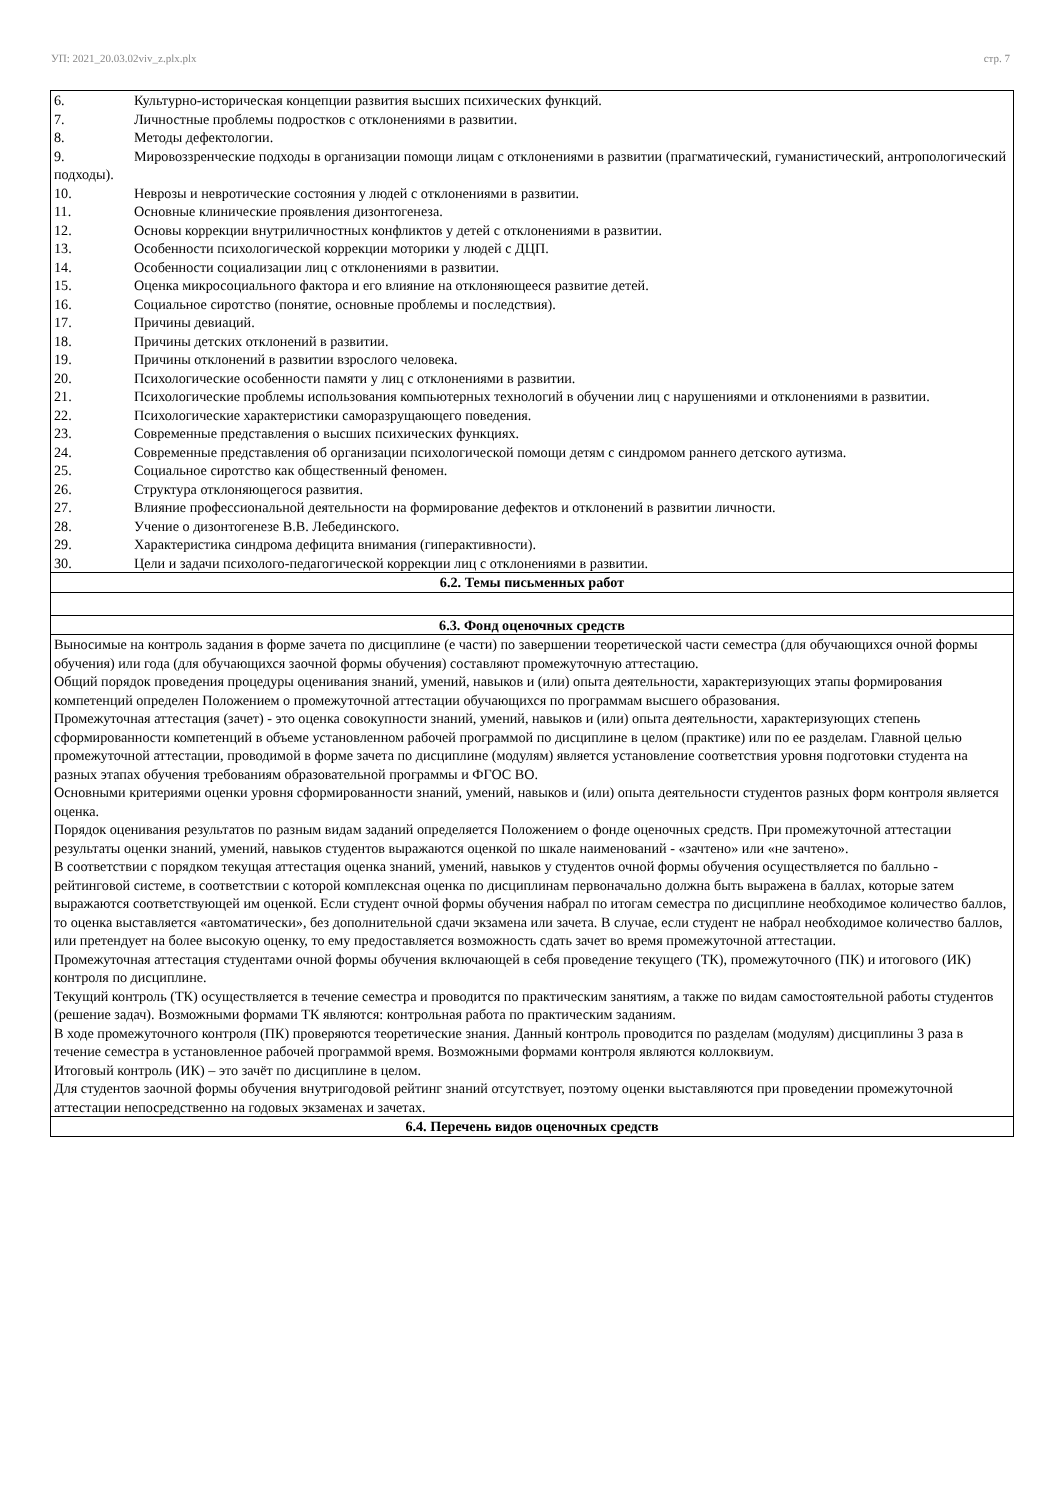УП: 2021_20.03.02viv_z.plx.plx стр. 7
| 6. Культурно-историческая концепции развития высших психических функций. 7. Личностные проблемы подростков с отклонениями в развитии. 8. Методы дефектологии. 9. Мировоззренческие подходы в организации помощи лицам с отклонениями в развитии (прагматический, гуманистический, антропологический подходы). 10. Неврозы и невротические состояния у людей с отклонениями в развитии. 11. Основные клинические проявления дизонтогенеза. 12. Основы коррекции внутриличностных конфликтов у детей с отклонениями в развитии. 13. Особенности психологической коррекции моторики у людей с ДЦП. 14. Особенности социализации лиц с отклонениями в развитии. 15. Оценка микросоциального фактора и его влияние на отклоняющееся развитие детей. 16. Социальное сиротство (понятие, основные проблемы и последствия). 17. Причины девиаций. 18. Причины детских отклонений в развитии. 19. Причины отклонений в развитии взрослого человека. 20. Психологические особенности памяти у лиц с отклонениями в развитии. 21. Психологические проблемы использования компьютерных технологий в обучении лиц с нарушениями и отклонениями в развитии. 22. Психологические характеристики саморазрущающего поведения. 23. Современные представления о высших психических функциях. 24. Современные представления об организации психологической помощи детям с синдромом раннего детского аутизма. 25. Социальное сиротство как общественный феномен. 26. Структура отклоняющегося развития. 27. Влияние профессиональной деятельности на формирование дефектов и отклонений в развитии личности. 28. Учение о дизонтогенезе В.В. Лебединского. 29. Характеристика синдрома дефицита внимания (гиперактивности). 30. Цели и задачи психолого-педагогической коррекции лиц с отклонениями в развитии. |
| 6.2. Темы письменных работ |
| 6.3. Фонд оценочных средств |
| Выносимые на контроль задания в форме зачета по дисциплине (е части) по завершении теоретической части семестра (для обучающихся очной формы обучения) или года (для обучающихся заочной формы обучения) составляют промежуточную аттестацию. Общий порядок проведения процедуры оценивания знаний, умений, навыков и (или) опыта деятельности, характеризующих этапы формирования компетенций определен Положением о промежуточной аттестации обучающихся по программам высшего образования. Промежуточная аттестация (зачет) - это оценка совокупности знаний, умений, навыков и (или) опыта деятельности, характеризующих степень сформированности компетенций в объеме установленном рабочей программой по дисциплине в целом (практике) или по ее разделам. Главной целью промежуточной аттестации, проводимой в форме зачета по дисциплине (модулям) является установление соответствия уровня подготовки студента на разных этапах обучения требованиям образовательной программы и ФГОС ВО. Основными критериями оценки уровня сформированности знаний, умений, навыков и (или) опыта деятельности студентов разных форм контроля является оценка. Порядок оценивания результатов по разным видам заданий определяется Положением о фонде оценочных средств. При промежуточной аттестации результаты оценки знаний, умений, навыков студентов выражаются оценкой по шкале наименований - «зачтено» или «не зачтено». В соответствии с порядком текущая аттестация оценка знаний, умений, навыков у студентов очной формы обучения осуществляется по балльно - рейтинговой системе, в соответствии с которой комплексная оценка по дисциплинам первоначально должна быть выражена в баллах, которые затем выражаются соответствующей им оценкой. Если студент очной формы обучения набрал по итогам семестра по дисциплине необходимое количество баллов, то оценка выставляется «автоматически», без дополнительной сдачи экзамена или зачета. В случае, если студент не набрал необходимое количество баллов, или претендует на более высокую оценку, то ему предоставляется возможность сдать зачет во время промежуточной аттестации. Промежуточная аттестация студентами очной формы обучения включающей в себя проведение текущего (ТК), промежуточного (ПК) и итогового (ИК) контроля по дисциплине. Текущий контроль (ТК) осуществляется в течение семестра и проводится по практическим занятиям, а также по видам самостоятельной работы студентов (решение задач). Возможными формами ТК являются: контрольная работа по практическим заданиям. В ходе промежуточного контроля (ПК) проверяются теоретические знания. Данный контроль проводится по разделам (модулям) дисциплины 3 раза в течение семестра в установленное рабочей программой время. Возможными формами контроля являются коллоквиум. Итоговый контроль (ИК) – это зачёт по дисциплине в целом. Для студентов заочной формы обучения внутригодовой рейтинг знаний отсутствует, поэтому оценки выставляются при проведении промежуточной аттестации непосредственно на годовых экзаменах и зачетах. |
| 6.4. Перечень видов оценочных средств |